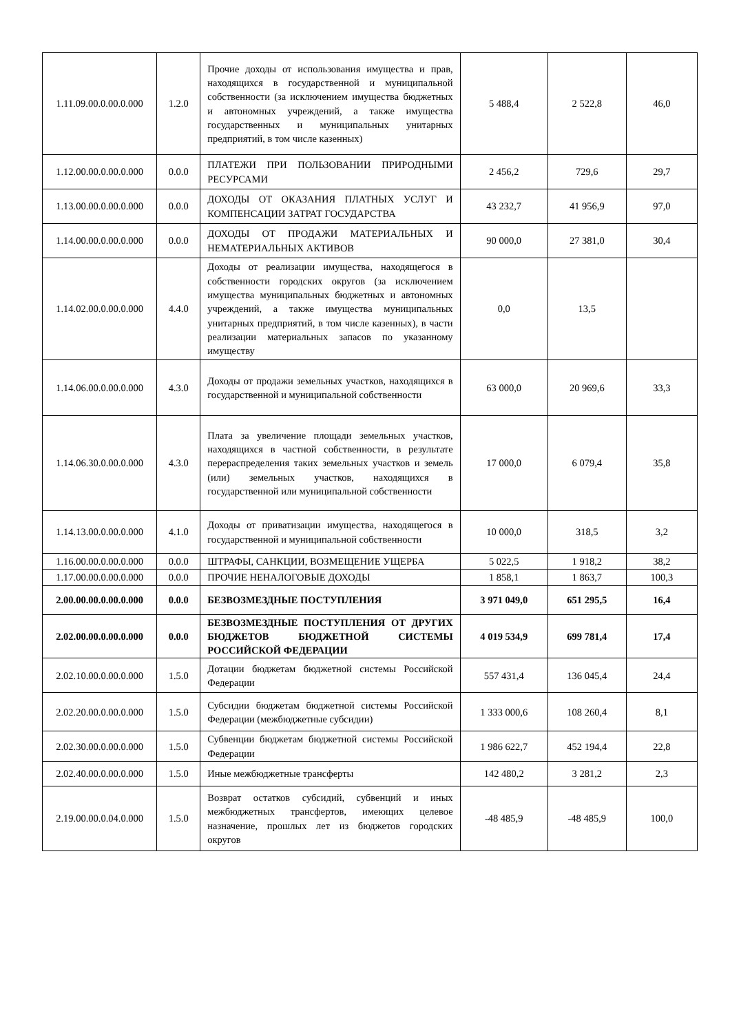| 1.11.09.00.0.00.0.000 | 1.2.0 | Прочие доходы от использования имущества и прав, находящихся в государственной и муниципальной собственности (за исключением имущества бюджетных и автономных учреждений, а также имущества государственных и муниципальных унитарных предприятий, в том числе казенных) | 5 488,4 | 2 522,8 | 46,0 |
| 1.12.00.00.0.00.0.000 | 0.0.0 | ПЛАТЕЖИ ПРИ ПОЛЬЗОВАНИИ ПРИРОДНЫМИ РЕСУРСАМИ | 2 456,2 | 729,6 | 29,7 |
| 1.13.00.00.0.00.0.000 | 0.0.0 | ДОХОДЫ ОТ ОКАЗАНИЯ ПЛАТНЫХ УСЛУГ И КОМПЕНСАЦИИ ЗАТРАТ ГОСУДАРСТВА | 43 232,7 | 41 956,9 | 97,0 |
| 1.14.00.00.0.00.0.000 | 0.0.0 | ДОХОДЫ ОТ ПРОДАЖИ МАТЕРИАЛЬНЫХ И НЕМАТЕРИАЛЬНЫХ АКТИВОВ | 90 000,0 | 27 381,0 | 30,4 |
| 1.14.02.00.0.00.0.000 | 4.4.0 | Доходы от реализации имущества, находящегося в собственности городских округов (за исключением имущества муниципальных бюджетных и автономных учреждений, а также имущества муниципальных унитарных предприятий, в том числе казенных), в части реализации материальных запасов по указанному имуществу | 0,0 | 13,5 | |
| 1.14.06.00.0.00.0.000 | 4.3.0 | Доходы от продажи земельных участков, находящихся в государственной и муниципальной собственности | 63 000,0 | 20 969,6 | 33,3 |
| 1.14.06.30.0.00.0.000 | 4.3.0 | Плата за увеличение площади земельных участков, находящихся в частной собственности, в результате перераспределения таких земельных участков и земель (или) земельных участков, находящихся в государственной или муниципальной собственности | 17 000,0 | 6 079,4 | 35,8 |
| 1.14.13.00.0.00.0.000 | 4.1.0 | Доходы от приватизации имущества, находящегося в государственной и муниципальной собственности | 10 000,0 | 318,5 | 3,2 |
| 1.16.00.00.0.00.0.000 | 0.0.0 | ШТРАФЫ, САНКЦИИ, ВОЗМЕЩЕНИЕ УЩЕРБА | 5 022,5 | 1 918,2 | 38,2 |
| 1.17.00.00.0.00.0.000 | 0.0.0 | ПРОЧИЕ НЕНАЛОГОВЫЕ ДОХОДЫ | 1 858,1 | 1 863,7 | 100,3 |
| 2.00.00.00.0.00.0.000 | 0.0.0 | БЕЗВОЗМЕЗДНЫЕ ПОСТУПЛЕНИЯ | 3 971 049,0 | 651 295,5 | 16,4 |
| 2.02.00.00.0.00.0.000 | 0.0.0 | БЕЗВОЗМЕЗДНЫЕ ПОСТУПЛЕНИЯ ОТ ДРУГИХ БЮДЖЕТОВ БЮДЖЕТНОЙ СИСТЕМЫ РОССИЙСКОЙ ФЕДЕРАЦИИ | 4 019 534,9 | 699 781,4 | 17,4 |
| 2.02.10.00.0.00.0.000 | 1.5.0 | Дотации бюджетам бюджетной системы Российской Федерации | 557 431,4 | 136 045,4 | 24,4 |
| 2.02.20.00.0.00.0.000 | 1.5.0 | Субсидии бюджетам бюджетной системы Российской Федерации (межбюджетные субсидии) | 1 333 000,6 | 108 260,4 | 8,1 |
| 2.02.30.00.0.00.0.000 | 1.5.0 | Субвенции бюджетам бюджетной системы Российской Федерации | 1 986 622,7 | 452 194,4 | 22,8 |
| 2.02.40.00.0.00.0.000 | 1.5.0 | Иные межбюджетные трансферты | 142 480,2 | 3 281,2 | 2,3 |
| 2.19.00.00.0.04.0.000 | 1.5.0 | Возврат остатков субсидий, субвенций и иных межбюджетных трансфертов, имеющих целевое назначение, прошлых лет из бюджетов городских округов | -48 485,9 | -48 485,9 | 100,0 |